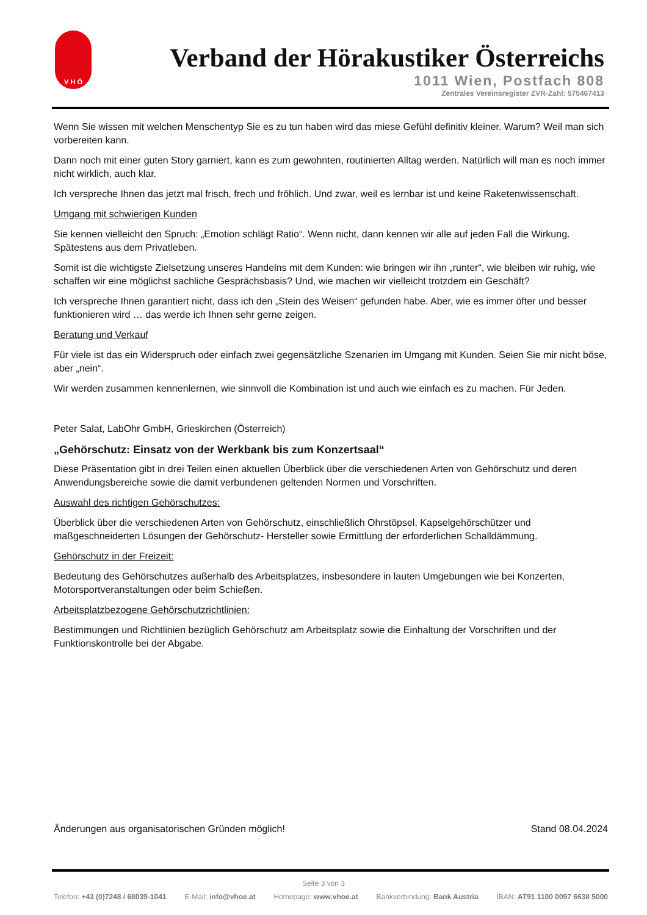V H Ö
Verband der Hörakustiker Österreichs
1011 Wien, Postfach 808
Zentrales Vereinsregister ZVR-Zahl: 575467413
Wenn Sie wissen mit welchen Menschentyp Sie es zu tun haben wird das miese Gefühl definitiv kleiner. Warum? Weil man sich vorbereiten kann.
Dann noch mit einer guten Story garniert, kann es zum gewohnten, routinierten Alltag werden. Natürlich will man es noch immer nicht wirklich, auch klar.
Ich verspreche Ihnen das jetzt mal frisch, frech und fröhlich. Und zwar, weil es lernbar ist und keine Raketenwissenschaft.
Umgang mit schwierigen Kunden
Sie kennen vielleicht den Spruch: „Emotion schlägt Ratio“. Wenn nicht, dann kennen wir alle auf jeden Fall die Wirkung. Spätestens aus dem Privatleben.
Somit ist die wichtigste Zielsetzung unseres Handelns mit dem Kunden: wie bringen wir ihn „runter“, wie bleiben wir ruhig, wie schaffen wir eine möglichst sachliche Gesprächsbasis? Und, wie machen wir vielleicht trotzdem ein Geschäft?
Ich verspreche Ihnen garantiert nicht, dass ich den „Stein des Weisen“ gefunden habe. Aber, wie es immer öfter und besser funktionieren wird … das werde ich Ihnen sehr gerne zeigen.
Beratung und Verkauf
Für viele ist das ein Widerspruch oder einfach zwei gegensätzliche Szenarien im Umgang mit Kunden. Seien Sie mir nicht böse, aber „nein“.
Wir werden zusammen kennenlernen, wie sinnvoll die Kombination ist und auch wie einfach es zu machen. Für Jeden.
Peter Salat, LabOhr GmbH, Grieskirchen (Österreich)
„Gehörschutz: Einsatz von der Werkbank bis zum Konzertsaal“
Diese Präsentation gibt in drei Teilen einen aktuellen Überblick über die verschiedenen Arten von Gehörschutz und deren Anwendungsbereiche sowie die damit verbundenen geltenden Normen und Vorschriften.
Auswahl des richtigen Gehörschutzes:
Überblick über die verschiedenen Arten von Gehörschutz, einschließlich Ohrstöpsel, Kapselgehörschützer und maßgeschneiderten Lösungen der Gehörschutz- Hersteller sowie Ermittlung der erforderlichen Schalldämmung.
Gehörschutz in der Freizeit:
Bedeutung des Gehörschutzes außerhalb des Arbeitsplatzes, insbesondere in lauten Umgebungen wie bei Konzerten, Motorsportveranstaltungen oder beim Schießen.
Arbeitsplatzbezogene Gehörschutzrichtlinien:
Bestimmungen und Richtlinien bezüglich Gehörschutz am Arbeitsplatz sowie die Einhaltung der Vorschriften und der Funktionskontrolle bei der Abgabe.
Änderungen aus organisatorischen Gründen möglich! Stand 08.04.2024
Seite 3 von 3
Telefon: +43 (0)7248 / 68039-1041 E-Mail: info@vhoe.at Homepage: www.vhoe.at Bankverbindung: Bank Austria IBAN: AT91 1100 0097 6638 5000